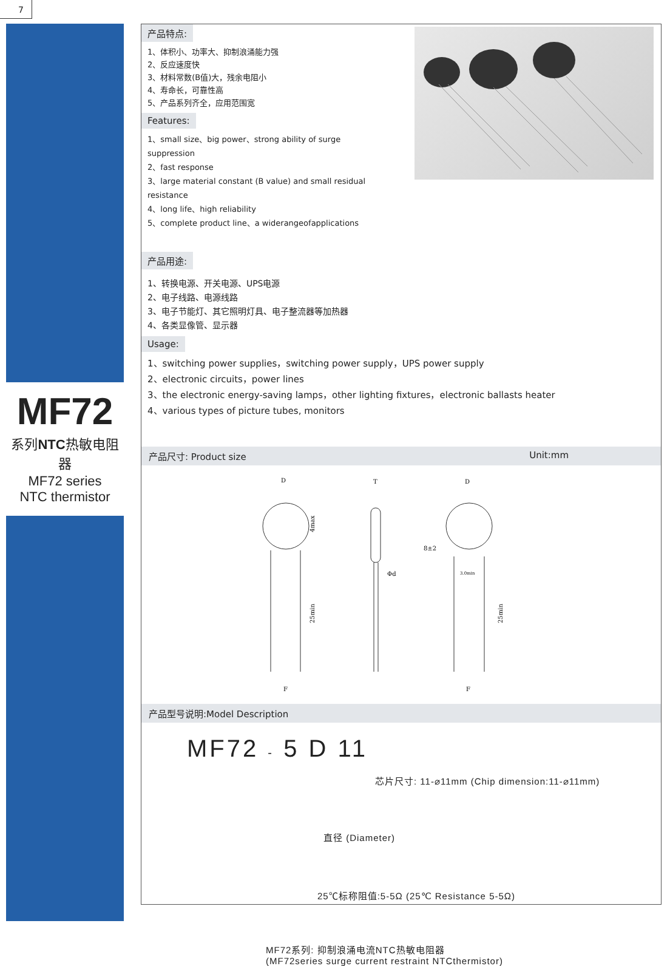7
MF72
系列NTC热敏电阻器
MF72 series
NTC thermistor
产品特点:
1、体积小、功率大、抑制浪涌能力强
2、反应速度快
3、材料常数(B值)大，残余电阻小
4、寿命长，可靠性高
5、产品系列齐全，应用范围宽
Features:
1、small size、big power、strong ability of surge suppression
2、fast response
3、large material constant (B value) and small residual resistance
4、long life、high reliability
5、complete product line、a widerangeofapplications
产品用途:
1、转换电源、开关电源、UPS电源
2、电子线路、电源线路
3、电子节能灯、其它照明灯具、电子整流器等加热器
4、各类显像管、显示器
Usage:
1、switching power supplies，switching power supply，UPS power supply
2、electronic circuits，power lines
3、the electronic energy-saving lamps，other lighting fixtures，electronic ballasts heater
4、various types of picture tubes, monitors
产品尺寸: Product size Unit:mm
D
F
25min
4max
T
Φd
D
F
8±2
3.0min
25min
产品型号说明:Model Description
MF72 - 5 D 11
芯片尺寸: 11-⌀11mm (Chip dimension:11-⌀11mm)
直径 (Diameter)
25℃标称阻值:5-5Ω (25℃ Resistance 5-5Ω)
MF72系列: 抑制浪涌电流NTC热敏电阻器
(MF72series surge current restraint NTCthermistor)